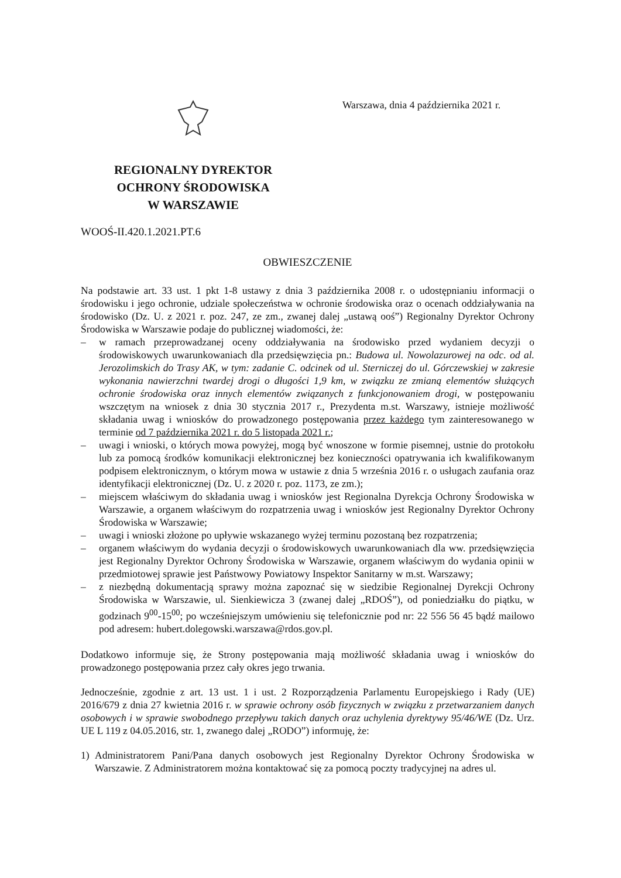REGIONALNY DYREKTOR
OCHRONY ŚRODOWISKA
W WARSZAWIE
Warszawa, dnia 4 października 2021 r.
WOOŚ-II.420.1.2021.PT.6
OBWIESZCZENIE
Na podstawie art. 33 ust. 1 pkt 1-8 ustawy z dnia 3 października 2008 r. o udostępnianiu informacji o środowisku i jego ochronie, udziale społeczeństwa w ochronie środowiska oraz o ocenach oddziaływania na środowisko (Dz. U. z 2021 r. poz. 247, ze zm., zwanej dalej „ustawą ooś”) Regionalny Dyrektor Ochrony Środowiska w Warszawie podaje do publicznej wiadomości, że:
– w ramach przeprowadzanej oceny oddziaływania na środowisko przed wydaniem decyzji o środowiskowych uwarunkowaniach dla przedsięwzięcia pn.: Budowa ul. Nowolazurowej na odc. od al. Jerozolimskich do Trasy AK, w tym: zadanie C. odcinek od ul. Sterniczej do ul. Górczewskiej w zakresie wykonania nawierzchni twardej drogi o długości 1,9 km, w związku ze zmianą elementów służących ochronie środowiska oraz innych elementów związanych z funkcjonowaniem drogi, w postępowaniu wszczętym na wniosek z dnia 30 stycznia 2017 r., Prezydenta m.st. Warszawy, istnieje możliwość składania uwag i wniosków do prowadzonego postępowania przez każdego tym zainteresowanego w terminie od 7 października 2021 r. do 5 listopada 2021 r.;
– uwagi i wnioski, o których mowa powyżej, mogą być wnoszone w formie pisemnej, ustnie do protokołu lub za pomocą środków komunikacji elektronicznej bez konieczności opatrywania ich kwalifikowanym podpisem elektronicznym, o którym mowa w ustawie z dnia 5 września 2016 r. o usługach zaufania oraz identyfikacji elektronicznej (Dz. U. z 2020 r. poz. 1173, ze zm.);
– miejscem właściwym do składania uwag i wniosków jest Regionalna Dyrekcja Ochrony Środowiska w Warszawie, a organem właściwym do rozpatrzenia uwag i wniosków jest Regionalny Dyrektor Ochrony Środowiska w Warszawie;
– uwagi i wnioski złożone po upływie wskazanego wyżej terminu pozostaną bez rozpatrzenia;
– organem właściwym do wydania decyzji o środowiskowych uwarunkowaniach dla ww. przedsięwzięcia jest Regionalny Dyrektor Ochrony Środowiska w Warszawie, organem właściwym do wydania opinii w przedmiotowej sprawie jest Państwowy Powiatowy Inspektor Sanitarny w m.st. Warszawy;
– z niezbędną dokumentacją sprawy można zapoznać się w siedzibie Regionalnej Dyrekcji Ochrony Środowiska w Warszawie, ul. Sienkiewicza 3 (zwanej dalej „RDOŚ”), od poniedziałku do piątku, w godzinach 9<sup>00</sup>-15<sup>00</sup>; po wcześniejszym umówieniu się telefonicznie pod nr: 22 556 56 45 bądź mailowo pod adresem: hubert.dolegowski.warszawa@rdos.gov.pl.
Dodatkowo informuje się, że Strony postępowania mają możliwość składania uwag i wniosków do prowadzonego postępowania przez cały okres jego trwania.
Jednocześnie, zgodnie z art. 13 ust. 1 i ust. 2 Rozporządzenia Parlamentu Europejskiego i Rady (UE) 2016/679 z dnia 27 kwietnia 2016 r. w sprawie ochrony osób fizycznych w związku z przetwarzaniem danych osobowych i w sprawie swobodnego przepływu takich danych oraz uchylenia dyrektywy 95/46/WE (Dz. Urz. UE L 119 z 04.05.2016, str. 1, zwanego dalej „RODO”) informuję, że:
1) Administratorem Pani/Pana danych osobowych jest Regionalny Dyrektor Ochrony Środowiska w Warszawie. Z Administratorem można kontaktować się za pomocą poczty tradycyjnej na adres ul.